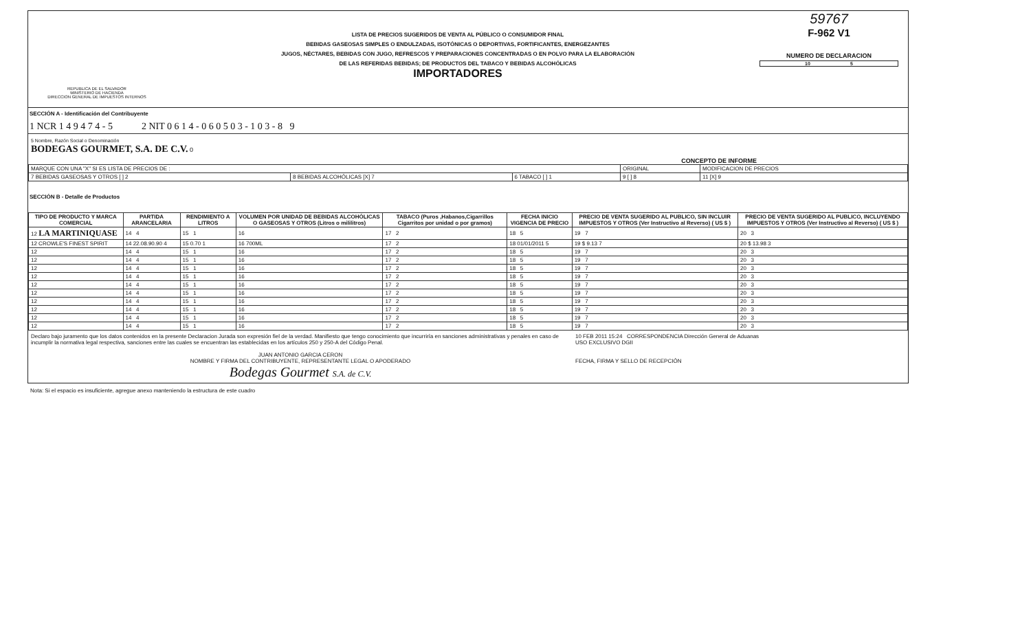REPUBLICA DE EL SALVADOR
MINISTERIO DE HACIENDA
DIRECCION GENERAL DE IMPUESTOS INTERNOS
LISTA DE PRECIOS SUGERIDOS DE VENTA AL PÚBLICO O CONSUMIDOR FINAL
BEBIDAS GASEOSAS SIMPLES O ENDULZADAS, ISOTÓNICAS O DEPORTIVAS, FORTIFICANTES, ENERGEZANTES
JUGOS, NÉCTARES, BEBIDAS CON JUGO, REFRESCOS Y PREPARACIONES CONCENTRADAS O EN POLVO PARA LA ELABORACIÓN
DE LAS REFERIDAS BEBIDAS; DE PRODUCTOS DEL TABACO Y BEBIDAS ALCOHÓLICAS
IMPORTADORES
59767
F-962 V1
NUMERO DE DECLARACION
10 5
SECCIÓN A - Identificación del Contribuyente
1 NCR 1 4 9 4 7 4 - 5 2 NIT 0 6 1 4 - 0 6 0 5 0 3 - 1 0 3 - 8 9
5 Nombre, Razón Social o Denominación
BODEGAS GOURMET, S.A. DE C.V. 0
CONCEPTO DE INFORME
| MARQUE CON UNA "X" SI ES LISTA DE PRECIOS DE : | | | ORIGINAL | MODIFICACION DE PRECIOS |
| 7 BEBIDAS GASEOSAS Y OTROS [ ] 2 | 8 BEBIDAS ALCOHÓLICAS [X] 7 | 6 TABACO [ ] 1 | 9 [ ] 8 | 11 [X] 9 |
SECCIÓN B - Detalle de Productos
| TIPO DE PRODUCTO Y MARCA COMERCIAL | PARTIDA ARANCELARIA | RENDIMIENTO A LITROS | VOLUMEN POR UNIDAD DE BEBIDAS ALCOHÓLICAS O GASEOSAS Y OTROS (Litros o mililitros) | TABACO (Puros ,Habanos,Cigarrillos Cigarritos por unidad o por gramos) | FECHA INICIO VIGENCIA DE PRECIO | PRECIO DE VENTA SUGERIDO AL PUBLICO, SIN INCLUIR IMPUESTOS Y OTROS (Ver Instructivo al Reverso) ( US $ ) | PRECIO DE VENTA SUGERIDO AL PUBLICO, INCLUYENDO IMPUESTOS Y OTROS (Ver Instructivo al Reverso) ( US $ ) |
| --- | --- | --- | --- | --- | --- | --- | --- |
| 12 LA MARTINIQUASE | 14 4 | 15 1 | 16 | 17 2 | 18 5 | 19 7 | 20 3 |
| 12 CROWLE'S FINEST SPIRIT | 14 22.08.90.90 4 | 15 0.70 1 | 16 700ML | 17 2 | 18 01/01/2011 5 | 19 $ 9.13 7 | 20 $ 13.98 3 |
| 12 | 14 4 | 15 1 | 16 | 17 2 | 18 5 | 19 7 | 20 3 |
| 12 | 14 4 | 15 1 | 16 | 17 2 | 18 5 | 19 7 | 20 3 |
| 12 | 14 4 | 15 1 | 16 | 17 2 | 18 5 | 19 7 | 20 3 |
| 12 | 14 4 | 15 1 | 16 | 17 2 | 18 5 | 19 7 | 20 3 |
| 12 | 14 4 | 15 1 | 16 | 17 2 | 18 5 | 19 7 | 20 3 |
| 12 | 14 4 | 15 1 | 16 | 17 2 | 18 5 | 19 7 | 20 3 |
| 12 | 14 4 | 15 1 | 16 | 17 2 | 18 5 | 19 7 | 20 3 |
| 12 | 14 4 | 15 1 | 16 | 17 2 | 18 5 | 19 7 | 20 3 |
| 12 | 14 4 | 15 1 | 16 | 17 2 | 18 5 | 19 7 | 20 3 |
| 12 | 14 4 | 15 1 | 16 | 17 2 | 18 5 | 19 7 | 20 3 |
Declaro bajo juramento que los datos contenidos en la presente Declaracion Jurada son expresión fiel de la verdad. Manifiesto que tengo conocimiento que incurriría en sanciones administrativas y penales en caso de incumplir la normativa legal respectiva, sanciones entre las cuales se encuentran las establecidas en los artículos 250 y 250-A del Código Penal.
JUAN ANTONIO GARCIA CERON
NOMBRE Y FIRMA DEL CONTRIBUYENTE, REPRESENTANTE LEGAL O APODERADO
Bodegas Gourmet S.A. de C.V.
10 FEB 2011 15:24 CORRESPONDENCIA Dirección General de Aduanas
USO EXCLUSIVO DGII
FECHA, FIRMA Y SELLO DE RECEPCIÓN
Nota: Si el espacio es insuficiente, agregue anexo manteniendo la estructura de este cuadro